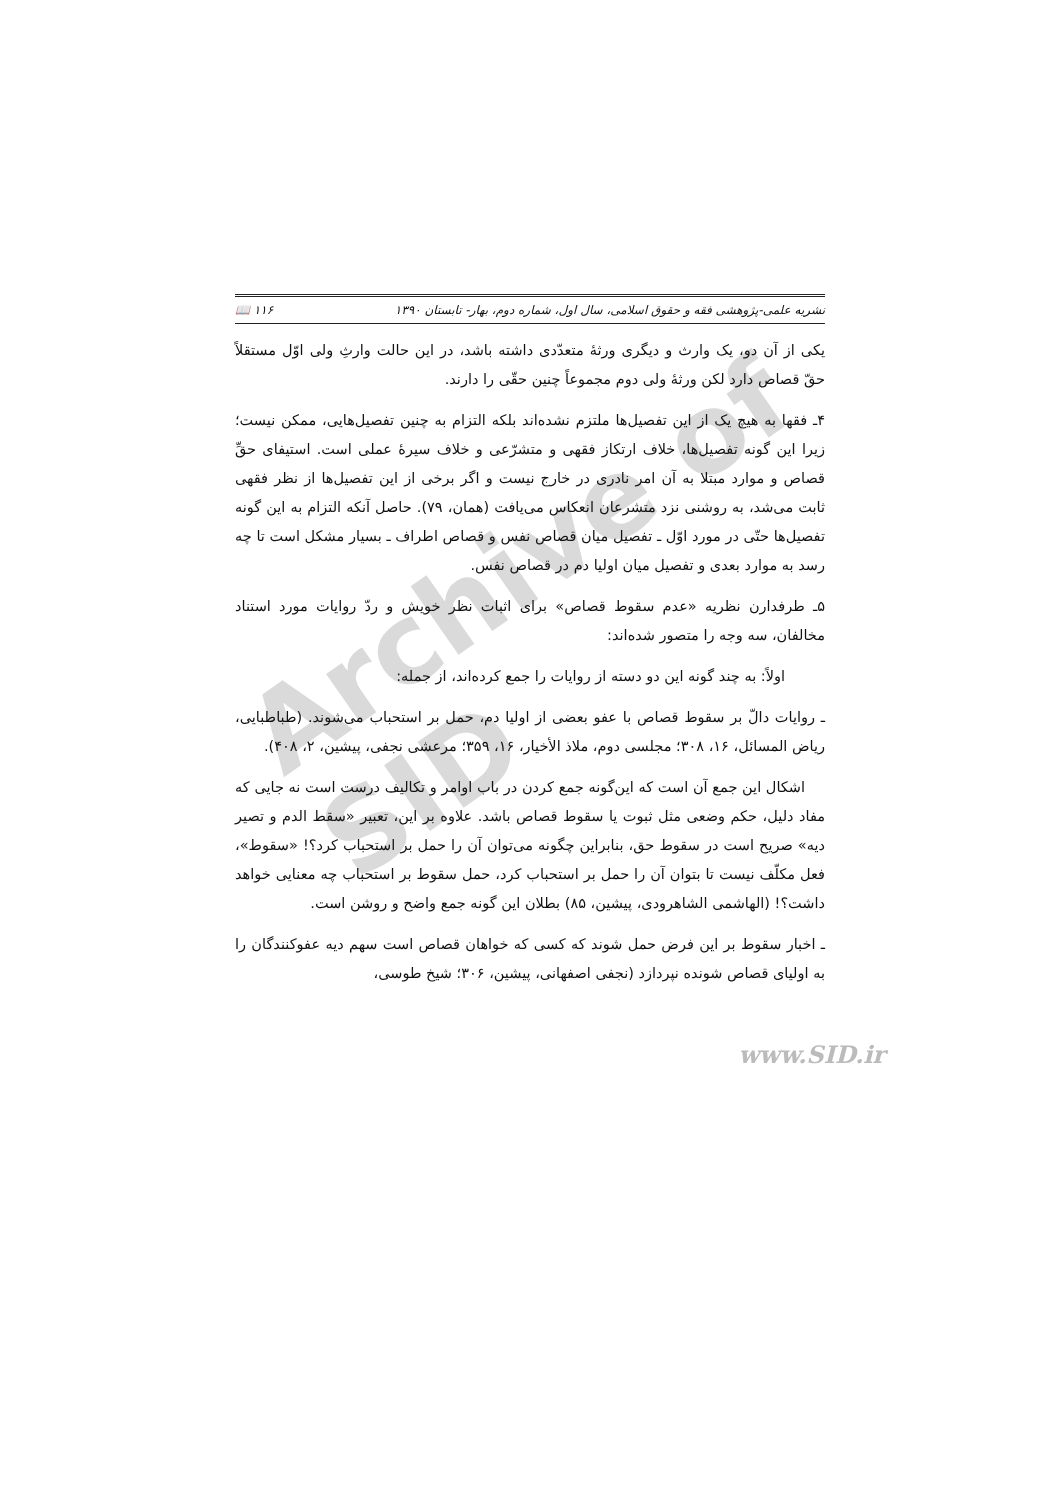نشریه علمی-پژوهشی فقه و حقوق اسلامی، سال اول، شماره دوم، بهار- تابستان ۱۳۹۰ ۱۱۶ 📖
یکی از آن دو، یک وارث و دیگری ورثهٔ متعدّدی داشته باشد، در این حالت وارثِ ولی اوّل مستقلاً حقّ قصاص دارد لکن ورثهٔ ولی دوم مجموعاً چنین حقّی را دارند.
۴ـ فقها به هیچ یک از این تفصیل‌ها ملتزم نشده‌اند بلکه التزام به چنین تفصیل‌هایی، ممکن نیست؛ زیرا این گونه تفصیل‌ها، خلاف ارتکاز فقهی و متشرّعی و خلاف سیرهٔ عملی است. استیفای حقِّ قصاص و موارد مبتلا به آن امر نادری در خارج نیست و اگر برخی از این تفصیل‌ها از نظر فقهی ثابت می‌شد، به روشنی نزد متشرعان انعکاس می‌یافت (همان، ۷۹). حاصل آنکه التزام به این گونه تفصیل‌ها حتّی در مورد اوّل ـ تفصیل میان قصاص نفس و قصاص اطراف ـ بسیار مشکل است تا چه رسد به موارد بعدی و تفصیل میان اولیا دم در قصاص نفس.
۵ـ طرفدارن نظریه «عدم سقوط قصاص» برای اثبات نظر خویش و ردّ روایات مورد استناد مخالفان، سه وجه را متصور شده‌اند:
اولاً: به چند گونه این دو دسته از روایات را جمع کرده‌اند، از جمله:
ـ روایات دالّ بر سقوط قصاص با عفو بعضی از اولیا دم، حمل بر استحباب می‌شوند. (طباطبایی، ریاض المسائل، ۱۶، ۳۰۸؛ مجلسی دوم، ملاذ الأخیار، ۱۶، ۳۵۹؛ مرعشی نجفی، پیشین، ۲، ۴۰۸).
اشکال این جمع آن است که این‌گونه جمع کردن در باب اوامر و تکالیف درست است نه جایی که مفاد دلیل، حکم وضعی مثل ثبوت یا سقوط قصاص باشد. علاوه بر این، تعبیر «سقط الدم و تصیر دیه» صریح است در سقوط حق، بنابراین چگونه می‌توان آن را حمل بر استحباب کرد؟! «سقوط»، فعل مکلّف نیست تا بتوان آن را حمل بر استحباب کرد، حمل سقوط بر استحباب چه معنایی خواهد داشت؟! (الهاشمی الشاهرودی، پیشین، ۸۵) بطلان این گونه جمع واضح و روشن است.
ـ اخبار سقوط بر این فرض حمل شوند که کسی که خواهان قصاص است سهم دیه عفوکنندگان را به اولیای قصاص شونده نپردازد (نجفی اصفهانی، پیشین، ۳۰۶؛ شیخ طوسی،
Archive of SID
www.SID.ir